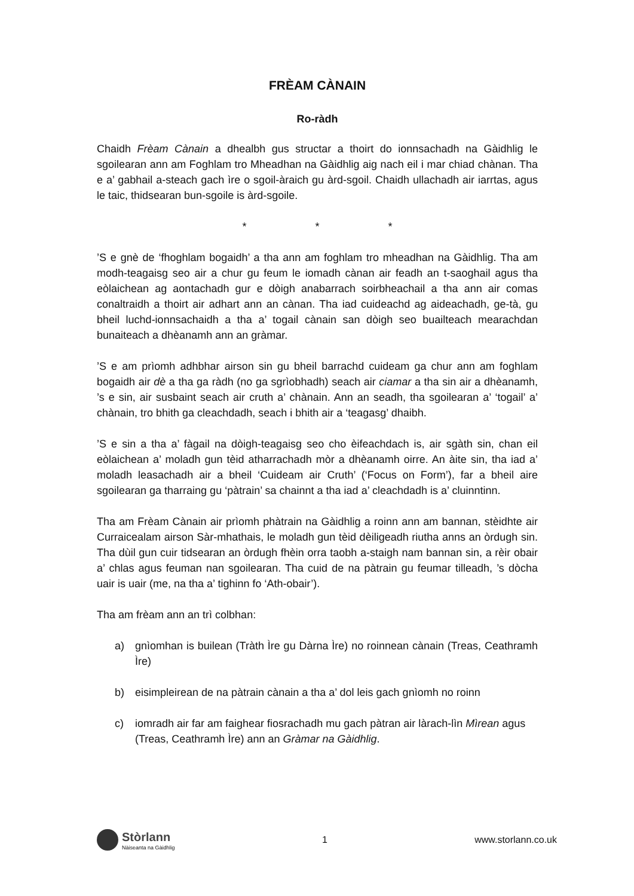FRÈAM CÀNAIN
Ro-ràdh
Chaidh Frèam Cànain a dhealbh gus structar a thoirt do ionnsachadh na Gàidhlig le sgoilearan ann am Foghlam tro Mheadhan na Gàidhlig aig nach eil i mar chiad chànan. Tha e a’ gabhail a-steach gach ìre o sgoil-àraich gu àrd-sgoil. Chaidh ullachadh air iarrtas, agus le taic, thidsearan bun-sgoile is àrd-sgoile.
* * *
’S e gnè de ‘fhoghlam bogaidh’ a tha ann am foghlam tro mheadhan na Gàidhlig. Tha am modh-teagaisg seo air a chur gu feum le iomadh cànan air feadh an t-saoghail agus tha eòlaichean ag aontachadh gur e dòigh anabarrach soirbheachail a tha ann air comas conaltraidh a thoirt air adhart ann an cànan. Tha iad cuideachd ag aideachadh, ge-tà, gu bheil luchd-ionnsachaidh a tha a’ togail cànain san dòigh seo buailteach mearachdan bunaiteach a dhèanamh ann an gràmar.
’S e am prìomh adhbhar airson sin gu bheil barrachd cuideam ga chur ann am foghlam bogaidh air dè a tha ga ràdh (no ga sgrìobhadh) seach air ciamar a tha sin air a dhèanamh, ’s e sin, air susbaint seach air cruth a’ chànain. Ann an seadh, tha sgoilearan a’ ‘togail’ a’ chànain, tro bhith ga cleachdadh, seach i bhith air a ‘teagasg’ dhaibh.
’S e sin a tha a’ fàgail na dòigh-teagaisg seo cho èifeachdach is, air sgàth sin, chan eil eòlaichean a’ moladh gun tèid atharrachadh mòr a dhèanamh oirre. An àite sin, tha iad a’ moladh leasachadh air a bheil ‘Cuideam air Cruth’ (‘Focus on Form’), far a bheil aire sgoilearan ga tharraing gu ‘pàtrain’ sa chainnt a tha iad a’ cleachdadh is a’ cluinntinn.
Tha am Frèam Cànain air prìomh phàtrain na Gàidhlig a roinn ann am bannan, stèidhte air Curraicealam airson Sàr-mhathais, le moladh gun tèid dèiligeadh riutha anns an òrdugh sin. Tha dùil gun cuir tidsearan an òrdugh fhèin orra taobh a-staigh nam bannan sin, a rèir obair a’ chlas agus feuman nan sgoilearan. Tha cuid de na pàtrain gu feumar tilleadh, ’s dòcha uair is uair (me, na tha a’ tighinn fo ‘Ath-obair’).
Tha am frèam ann an trì colbhan:
a) gnìomhan is builean (Tràth Ìre gu Dàrna Ìre) no roinnean cànain (Treas, Ceathramh Ìre)
b) eisimpleirean de na pàtrain cànain a tha a’ dol leis gach gnìomh no roinn
c) iomradh air far am faighear fiosrachadh mu gach pàtran air làrach-lìn Mìrean agus (Treas, Ceathramh Ìre) ann an Gràmar na Gàidhlig.
Stòrlann
Nàiseanta na Gàidhlig
1 www.storlann.co.uk